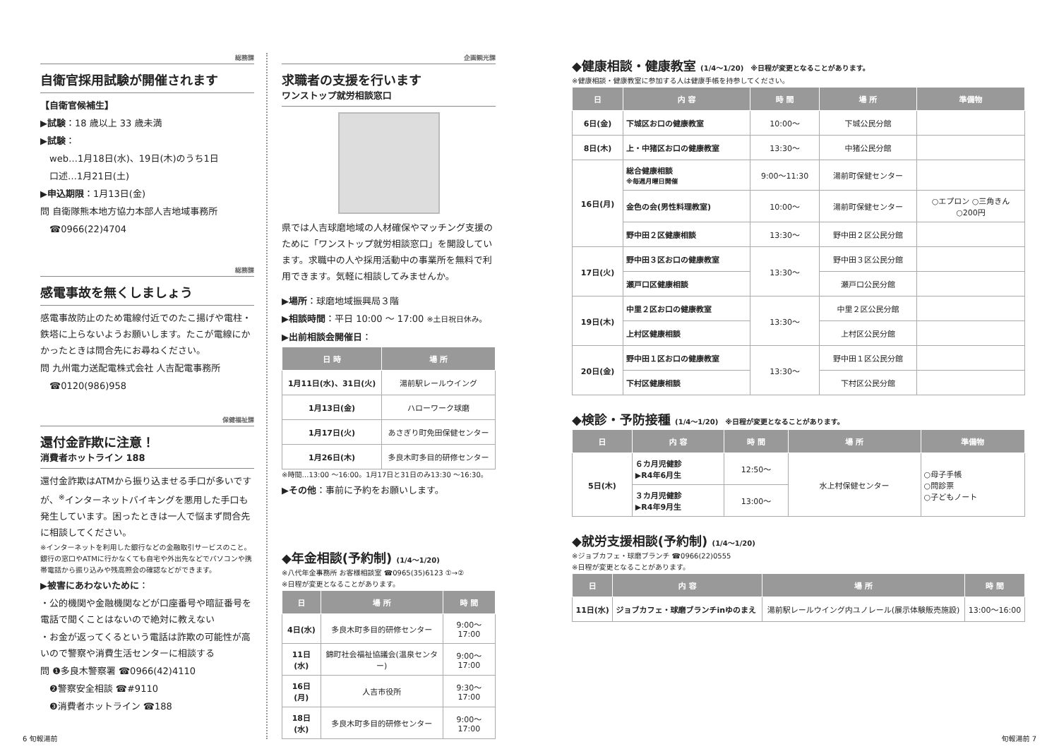総務課
自衛官採用試験が開催されます
【自衛官候補生】
▶試験：18 歳以上 33 歳未満
▶試験：
　web…1月18日(水)、19日(木)のうち1日
　口述…1月21日(土)
▶申込期限：1月13日(金)
問 自衛隊熊本地方協力本部人吉地域事務所
　☎0966(22)4704
総務課
感電事故を無くしましょう
感電事故防止のため電線付近でのたこ揚げや電柱・鉄塔に上らないようお願いします。たこが電線にかかったときは問合先にお尋ねください。
問 九州電力送配電株式会社 人吉配電事務所
　☎0120(986)958
保健福祉課
還付金詐欺に注意！
消費者ホットライン 188
還付金詐欺はATMから振り込ませる手口が多いですが、<sup>※</sup>インターネットバイキングを悪用した手口も発生しています。困ったときは一人で悩まず問合先に相談してください。
※インターネットを利用した銀行などの金融取引サービスのこと。銀行の窓口やATMに行かなくても自宅や外出先などでパソコンや携帯電話から振り込みや残高照会の確認などができます。
▶被害にあわないために：
・公的機関や金融機関などが口座番号や暗証番号を電話で聞くことはないので絶対に教えない
・お金が返ってくるという電話は詐欺の可能性が高いので警察や消費生活センターに相談する
問 ❶多良木警察署 ☎0966(42)4110
　❷警察安全相談 ☎#9110
　❸消費者ホットライン ☎188
企画観光課
求職者の支援を行います
ワンストップ就労相談窓口
県では人吉球磨地域の人材確保やマッチング支援のために「ワンストップ就労相談窓口」を開設しています。求職中の人や採用活動中の事業所を無料で利用できます。気軽に相談してみませんか。
▶場所：球磨地域振興局３階
▶相談時間：平日 10:00 ～ 17:00 ※土日祝日休み。
▶出前相談会開催日：
| 日 時 | 場 所 |
| --- | --- |
| 1月11日(水)、31日(火) | 湯前駅レールウイング |
| 1月13日(金) | ハローワーク球磨 |
| 1月17日(火) | あさぎり町免田保健センター |
| 1月26日(木) | 多良木町多目的研修センター |
※時間…13:00 ～16:00。1月17日と31日のみ13:30 ～16:30。
▶その他：事前に予約をお願いします。
◆年金相談(予約制) (1/4～1/20)
※八代年金事務所 お客様相談室 ☎0965(35)6123 ①→②
※日程が変更となることがあります。
| 日 | 場 所 | 時 間 |
| --- | --- | --- |
| 4日(水) | 多良木町多目的研修センター | 9:00～17:00 |
| 11日(水) | 錦町社会福祉協議会(温泉センター) | 9:00～17:00 |
| 16日(月) | 人吉市役所 | 9:30～17:00 |
| 18日(水) | 多良木町多目的研修センター | 9:00～17:00 |
◆健康相談・健康教室 (1/4～1/20)　※日程が変更となることがあります。
※健康相談・健康教室に参加する人は健康手帳を持参してください。
| 日 | 内 容 | 時 間 | 場 所 | 準備物 |
| --- | --- | --- | --- | --- |
| 6日(金) | 下城区お口の健康教室 | 10:00～ | 下城公民分館 | |
| 8日(木) | 上・中猪区お口の健康教室 | 13:30～ | 中猪公民分館 | |
| 16日(月) | 総合健康相談 ※毎週月曜日開催 | 9:00～11:30 | 湯前町保健センター | |
| | 金色の会(男性料理教室) | 10:00～ | 湯前町保健センター | ○エプロン ○三角きん ○200円 |
| | 野中田２区健康相談 | 13:30～ | 野中田２区公民分館 | |
| 17日(火) | 野中田３区お口の健康教室 | 13:30～ | 野中田３区公民分館 | |
| | 瀬戸口区健康相談 | | 瀬戸口公民分館 | |
| 19日(木) | 中里２区お口の健康教室 | 13:30～ | 中里２区公民分館 | |
| | 上村区健康相談 | | 上村区公民分館 | |
| 20日(金) | 野中田１区お口の健康教室 | 13:30～ | 野中田１区公民分館 | |
| | 下村区健康相談 | | 下村区公民分館 | |
◆検診・予防接種 (1/4～1/20)　※日程が変更となることがあります。
| 日 | 内 容 | 時 間 | 場 所 | 準備物 |
| --- | --- | --- | --- | --- |
| 5日(木) | ６カ月児健診 ▶R4年6月生 | 12:50～ | 水上村保健センター | ○母子手帳 ○問診票 ○子どもノート |
| | ３カ月児健診 ▶R4年9月生 | 13:00～ | | |
◆就労支援相談(予約制) (1/4～1/20)
※ジョブカフェ・球磨ブランチ ☎0966(22)0555
※日程が変更となることがあります。
| 日 | 内 容 | 場 所 | 時 間 |
| --- | --- | --- | --- |
| 11日(水) | ジョブカフェ・球磨ブランチinゆのまえ | 湯前駅レールウイング内ユノレール(展示体験販売施設) | 13:00～16:00 |
6 旬報湯前 旬報湯前 7